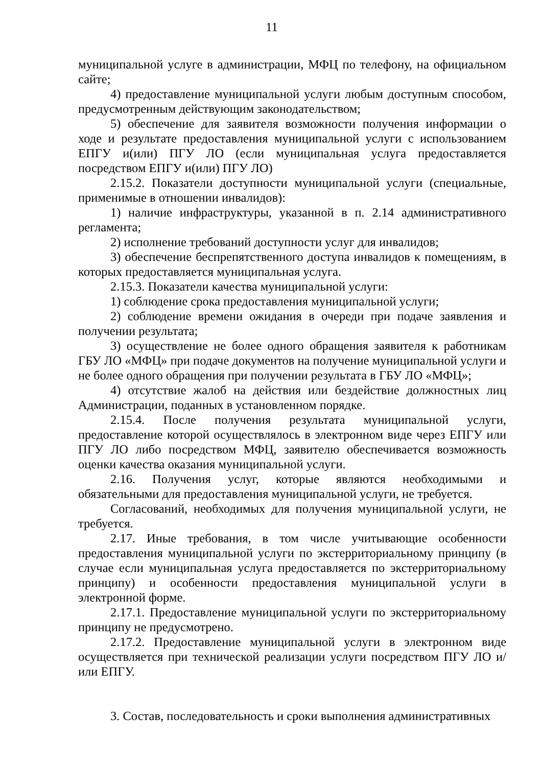11
муниципальной услуге в администрации, МФЦ по телефону, на официальном сайте;
4) предоставление муниципальной услуги любым доступным способом, предусмотренным действующим законодательством;
5) обеспечение для заявителя возможности получения информации о ходе и результате предоставления муниципальной услуги с использованием ЕПГУ и(или) ПГУ ЛО (если муниципальная услуга предоставляется посредством ЕПГУ и(или) ПГУ ЛО)
2.15.2. Показатели доступности муниципальной услуги (специальные, применимые в отношении инвалидов):
1) наличие инфраструктуры, указанной в п. 2.14 административного регламента;
2) исполнение требований доступности услуг для инвалидов;
3) обеспечение беспрепятственного доступа инвалидов к помещениям, в которых предоставляется муниципальная услуга.
2.15.3. Показатели качества муниципальной услуги:
1) соблюдение срока предоставления муниципальной услуги;
2) соблюдение времени ожидания в очереди при подаче заявления и получении результата;
3) осуществление не более одного обращения заявителя к работникам ГБУ ЛО «МФЦ» при подаче документов на получение муниципальной услуги и не более одного обращения при получении результата в ГБУ ЛО «МФЦ»;
4) отсутствие жалоб на действия или бездействие должностных лиц Администрации, поданных в установленном порядке.
2.15.4. После получения результата муниципальной услуги, предоставление которой осуществлялось в электронном виде через ЕПГУ или ПГУ ЛО либо посредством МФЦ, заявителю обеспечивается возможность оценки качества оказания муниципальной услуги.
2.16. Получения услуг, которые являются необходимыми и обязательными для предоставления муниципальной услуги, не требуется.
Согласований, необходимых для получения муниципальной услуги, не требуется.
2.17. Иные требования, в том числе учитывающие особенности предоставления муниципальной услуги по экстерриториальному принципу (в случае если муниципальная услуга предоставляется по экстерриториальному принципу) и особенности предоставления муниципальной услуги в электронной форме.
2.17.1. Предоставление муниципальной услуги по экстерриториальному принципу не предусмотрено.
2.17.2. Предоставление муниципальной услуги в электронном виде осуществляется при технической реализации услуги посредством ПГУ ЛО и/или ЕПГУ.
3. Состав, последовательность и сроки выполнения административных